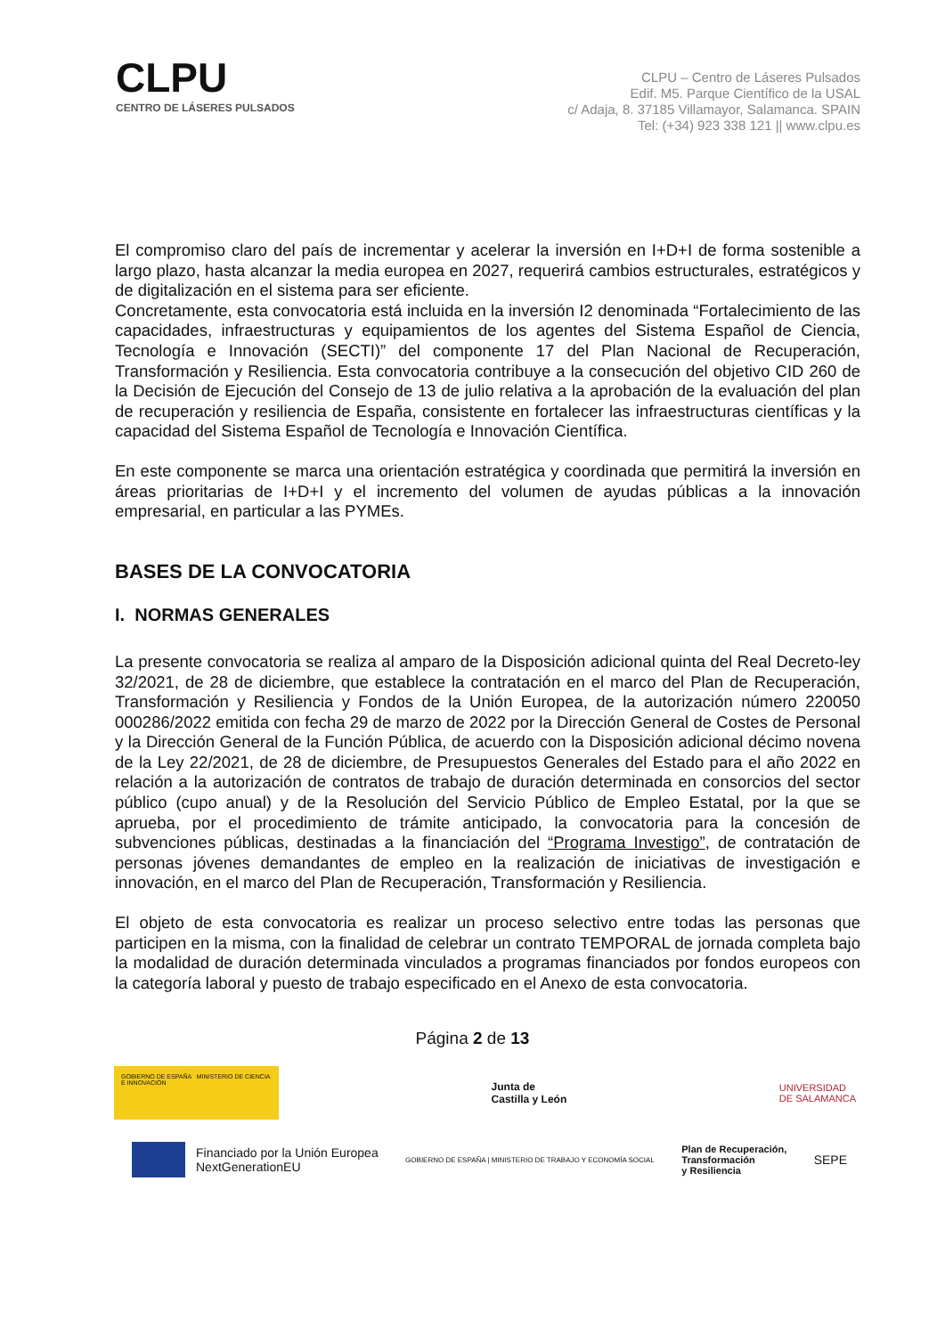CLPU
CENTRO DE LÁSERES PULSADOS
CLPU – Centro de Láseres Pulsados
Edif. M5. Parque Científico de la USAL
c/ Adaja, 8. 37185 Villamayor, Salamanca. SPAIN
Tel: (+34) 923 338 121 || www.clpu.es
El compromiso claro del país de incrementar y acelerar la inversión en I+D+I de forma sostenible a largo plazo, hasta alcanzar la media europea en 2027, requerirá cambios estructurales, estratégicos y de digitalización en el sistema para ser eficiente.
Concretamente, esta convocatoria está incluida en la inversión I2 denominada “Fortalecimiento de las capacidades, infraestructuras y equipamientos de los agentes del Sistema Español de Ciencia, Tecnología e Innovación (SECTI)” del componente 17 del Plan Nacional de Recuperación, Transformación y Resiliencia. Esta convocatoria contribuye a la consecución del objetivo CID 260 de la Decisión de Ejecución del Consejo de 13 de julio relativa a la aprobación de la evaluación del plan de recuperación y resiliencia de España, consistente en fortalecer las infraestructuras científicas y la capacidad del Sistema Español de Tecnología e Innovación Científica.
En este componente se marca una orientación estratégica y coordinada que permitirá la inversión en áreas prioritarias de I+D+I y el incremento del volumen de ayudas públicas a la innovación empresarial, en particular a las PYMEs.
BASES DE LA CONVOCATORIA
I. NORMAS GENERALES
La presente convocatoria se realiza al amparo de la Disposición adicional quinta del Real Decreto-ley 32/2021, de 28 de diciembre, que establece la contratación en el marco del Plan de Recuperación, Transformación y Resiliencia y Fondos de la Unión Europea, de la autorización número 220050 000286/2022 emitida con fecha 29 de marzo de 2022 por la Dirección General de Costes de Personal y la Dirección General de la Función Pública, de acuerdo con la Disposición adicional décimo novena de la Ley 22/2021, de 28 de diciembre, de Presupuestos Generales del Estado para el año 2022 en relación a la autorización de contratos de trabajo de duración determinada en consorcios del sector público (cupo anual) y de la Resolución del Servicio Público de Empleo Estatal, por la que se aprueba, por el procedimiento de trámite anticipado, la convocatoria para la concesión de subvenciones públicas, destinadas a la financiación del “Programa Investigo”, de contratación de personas jóvenes demandantes de empleo en la realización de iniciativas de investigación e innovación, en el marco del Plan de Recuperación, Transformación y Resiliencia.
El objeto de esta convocatoria es realizar un proceso selectivo entre todas las personas que participen en la misma, con la finalidad de celebrar un contrato TEMPORAL de jornada completa bajo la modalidad de duración determinada vinculados a programas financiados por fondos europeos con la categoría laboral y puesto de trabajo especificado en el Anexo de esta convocatoria.
Página 2 de 13
GOBIERNO DE ESPAÑA MINISTERIO DE CIENCIA E INNOVACIÓN
Junta de
Castilla y León
UNIVERSIDAD
DE SALAMANCA
Financiado por la Unión Europea
NextGenerationEU
GOBIERNO DE ESPAÑA | MINISTERIO DE TRABAJO Y ECONOMÍA SOCIAL
Plan de Recuperación,
Transformación
y Resiliencia
SEPE